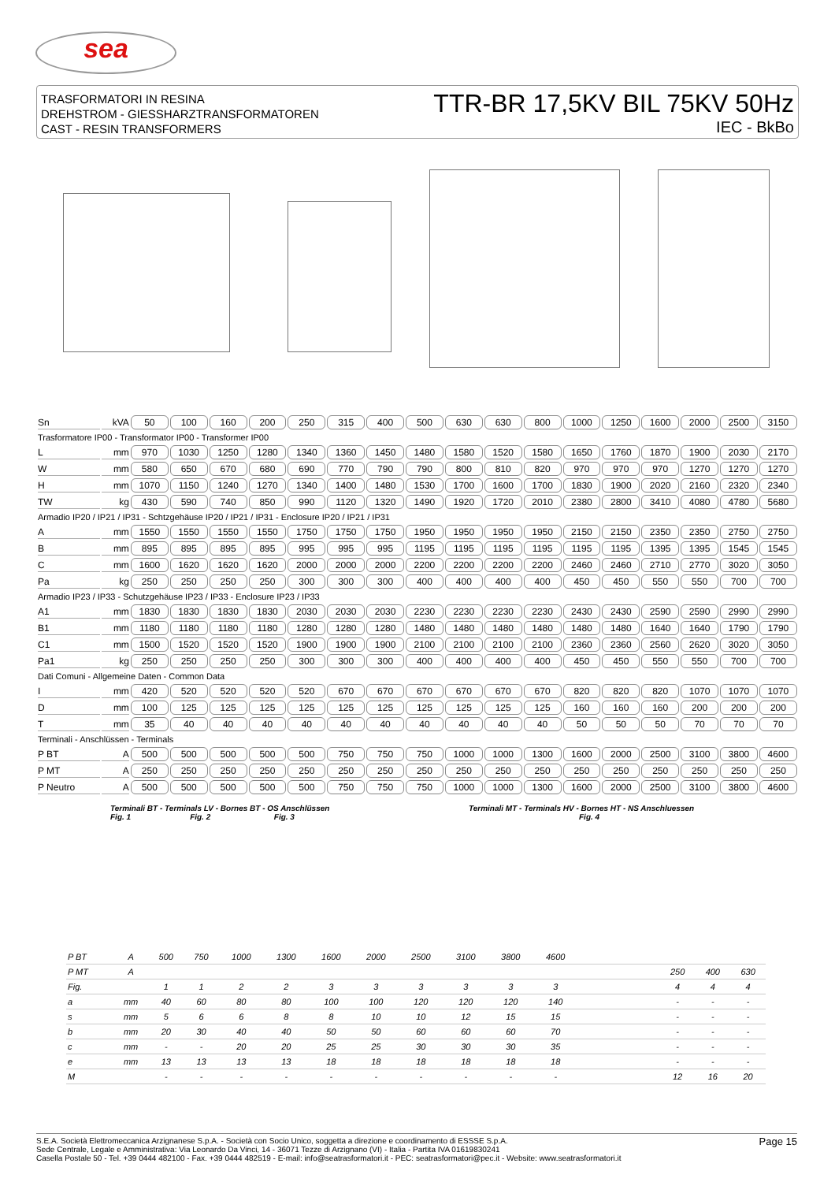sea
TRASFORMATORI IN RESINA
DREHSTROM - GIESSHARZTRANSFORMATOREN
CAST - RESIN TRANSFORMERS
TTR-BR 17,5KV BIL 75KV 50Hz
IEC - BkBo
| Sn | kVA | 50 | 100 | 160 | 200 | 250 | 315 | 400 | 500 | 630 | 630 | 800 | 1000 | 1250 | 1600 | 2000 | 2500 | 3150 |
| Trasformatore IP00 - Transformator IP00 - Transformer IP00 | | | | | | | | | | | | | | | | | | |
| L | mm | 970 | 1030 | 1250 | 1280 | 1340 | 1360 | 1450 | 1480 | 1580 | 1520 | 1580 | 1650 | 1760 | 1870 | 1900 | 2030 | 2170 |
| W | mm | 580 | 650 | 670 | 680 | 690 | 770 | 790 | 790 | 800 | 810 | 820 | 970 | 970 | 970 | 1270 | 1270 | 1270 |
| H | mm | 1070 | 1150 | 1240 | 1270 | 1340 | 1400 | 1480 | 1530 | 1700 | 1600 | 1700 | 1830 | 1900 | 2020 | 2160 | 2320 | 2340 |
| TW | kg | 430 | 590 | 740 | 850 | 990 | 1120 | 1320 | 1490 | 1920 | 1720 | 2010 | 2380 | 2800 | 3410 | 4080 | 4780 | 5680 |
| Armadio IP20 / IP21 / IP31 - Schtzgehäuse IP20 / IP21 / IP31 - Enclosure IP20 / IP21 / IP31 | | | | | | | | | | | | | | | | | | |
| A | mm | 1550 | 1550 | 1550 | 1550 | 1750 | 1750 | 1750 | 1950 | 1950 | 1950 | 1950 | 2150 | 2150 | 2350 | 2350 | 2750 | 2750 |
| B | mm | 895 | 895 | 895 | 895 | 995 | 995 | 995 | 1195 | 1195 | 1195 | 1195 | 1195 | 1195 | 1395 | 1395 | 1545 | 1545 |
| C | mm | 1600 | 1620 | 1620 | 1620 | 2000 | 2000 | 2000 | 2200 | 2200 | 2200 | 2200 | 2460 | 2460 | 2710 | 2770 | 3020 | 3050 |
| Pa | kg | 250 | 250 | 250 | 250 | 300 | 300 | 300 | 400 | 400 | 400 | 400 | 450 | 450 | 550 | 550 | 700 | 700 |
| Armadio IP23 / IP33 - Schutzgehäuse IP23 / IP33 - Enclosure IP23 / IP33 | | | | | | | | | | | | | | | | | | |
| A1 | mm | 1830 | 1830 | 1830 | 1830 | 2030 | 2030 | 2030 | 2230 | 2230 | 2230 | 2230 | 2430 | 2430 | 2590 | 2590 | 2990 | 2990 |
| B1 | mm | 1180 | 1180 | 1180 | 1180 | 1280 | 1280 | 1280 | 1480 | 1480 | 1480 | 1480 | 1480 | 1480 | 1640 | 1640 | 1790 | 1790 |
| C1 | mm | 1500 | 1520 | 1520 | 1520 | 1900 | 1900 | 1900 | 2100 | 2100 | 2100 | 2100 | 2360 | 2360 | 2560 | 2620 | 3020 | 3050 |
| Pa1 | kg | 250 | 250 | 250 | 250 | 300 | 300 | 300 | 400 | 400 | 400 | 400 | 450 | 450 | 550 | 550 | 700 | 700 |
| Dati Comuni - Allgemeine Daten - Common Data | | | | | | | | | | | | | | | | | | |
| I | mm | 420 | 520 | 520 | 520 | 520 | 670 | 670 | 670 | 670 | 670 | 670 | 820 | 820 | 820 | 1070 | 1070 | 1070 |
| D | mm | 100 | 125 | 125 | 125 | 125 | 125 | 125 | 125 | 125 | 125 | 125 | 160 | 160 | 160 | 200 | 200 | 200 |
| T | mm | 35 | 40 | 40 | 40 | 40 | 40 | 40 | 40 | 40 | 40 | 40 | 50 | 50 | 50 | 70 | 70 | 70 |
| Terminali - Anschlüssen - Terminals | | | | | | | | | | | | | | | | | | |
| P BT | A | 500 | 500 | 500 | 500 | 500 | 750 | 750 | 750 | 1000 | 1000 | 1300 | 1600 | 2000 | 2500 | 3100 | 3800 | 4600 |
| P MT | A | 250 | 250 | 250 | 250 | 250 | 250 | 250 | 250 | 250 | 250 | 250 | 250 | 250 | 250 | 250 | 250 | 250 |
| P Neutro | A | 500 | 500 | 500 | 500 | 500 | 750 | 750 | 750 | 1000 | 1000 | 1300 | 1600 | 2000 | 2500 | 3100 | 3800 | 4600 |
Terminali BT - Terminals LV - Bornes BT - OS Anschlüssen
Fig. 1 Fig. 2 Fig. 3
Terminali MT - Terminals HV - Bornes HT - NS Anschluessen
Fig. 4
| P BT | A | 500 | 750 | 1000 | 1300 | 1600 | 2000 | 2500 | 3100 | 3800 | 4600 | | | | |
| P MT | A | | | | | | | | | | | | 250 | 400 | 630 |
| Fig. | | 1 | 1 | 2 | 2 | 3 | 3 | 3 | 3 | 3 | 3 | | 4 | 4 | 4 |
| a | mm | 40 | 60 | 80 | 80 | 100 | 100 | 120 | 120 | 120 | 140 | | - | - | - |
| s | mm | 5 | 6 | 6 | 8 | 8 | 10 | 10 | 12 | 15 | 15 | | - | - | - |
| b | mm | 20 | 30 | 40 | 40 | 50 | 50 | 60 | 60 | 60 | 70 | | - | - | - |
| c | mm | - | - | 20 | 20 | 25 | 25 | 30 | 30 | 30 | 35 | | - | - | - |
| e | mm | 13 | 13 | 13 | 13 | 18 | 18 | 18 | 18 | 18 | 18 | | - | - | - |
| M | | - | - | - | - | - | - | - | - | - | - | | 12 | 16 | 20 |
S.E.A. Società Elettromeccanica Arzignanese S.p.A. - Società con Socio Unico, soggetta a direzione e coordinamento di ESSSE S.p.A.
Sede Centrale, Legale e Amministrativa: Via Leonardo Da Vinci, 14 - 36071 Tezze di Arzignano (VI) - Italia - Partita IVA 01619830241
Casella Postale 50 - Tel. +39 0444 482100 - Fax. +39 0444 482519 - E-mail: info@seatrasformatori.it - PEC: seatrasformatori@pec.it - Website: www.seatrasformatori.it
Page 15